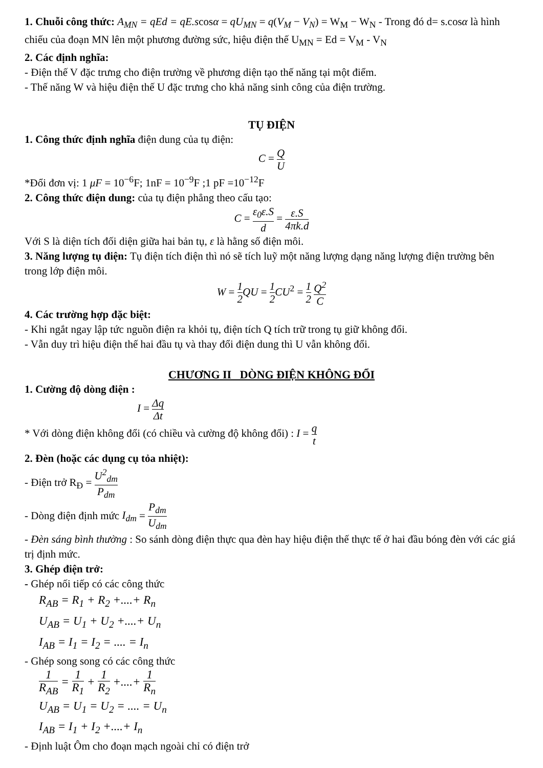1. Chuỗi công thức: A<sub>MN</sub> = qEd = qE.scosα = qU<sub>MN</sub> = q(V<sub>M</sub> − V<sub>N</sub>) = W<sub>M</sub> − W<sub>N</sub> - Trong đó d= s.cosα là hình chiếu của đoạn MN lên một phương đường sức, hiệu điện thế U<sub>MN</sub> = Ed = V<sub>M</sub> - V<sub>N</sub>
2. Các định nghĩa:
- Điện thế V đặc trưng cho điện trường về phương diện tạo thế năng tại một điểm.
- Thế năng W và hiệu điện thế U đặc trưng cho khả năng sinh công của điện trường.
TỤ ĐIỆN
1. Công thức định nghĩa điện dung của tụ điện:
C = Q U
*Đổi đơn vị: 1 μF = 10<sup>−6</sup>F; 1nF = 10<sup>−9</sup>F ;1 pF =10<sup>−12</sup>F
2. Công thức điện dung: của tụ điện phẳng theo cấu tạo:
C = ε<sub>0</sub>ε.S d = ε.S 4πk.d
Với S là diện tích đối diện giữa hai bản tụ, ε là hằng số điện môi.
3. Năng lượng tụ điện: Tụ điện tích điện thì nó sẽ tích luỹ một năng lượng dạng năng lượng điện trường bên trong lớp điện môi.
W = 1 2 QU = 1 2 CU<sup>2</sup> = 1 2 Q<sup>2</sup> C
4. Các trường hợp đặc biệt:
- Khi ngắt ngay lập tức nguồn điện ra khỏi tụ, điện tích Q tích trữ trong tụ giữ không đổi.
- Vẫn duy trì hiệu điện thế hai đầu tụ và thay đổi điện dung thì U vẫn không đổi.
CHƯƠNG II DÒNG ĐIỆN KHÔNG ĐỔI
1. Cường độ dòng điện :
I = Δq Δt
* Với dòng điện không đổi (có chiều và cường độ không đổi) : I = q t
2. Đèn (hoặc các dụng cụ tỏa nhiệt):
- Điện trở R<sub>Đ</sub> = U<sup>2</sup><sub>dm</sub> P<sub>dm</sub>
- Dòng điện định mức I<sub>dm</sub> = P<sub>dm</sub> U<sub>dm</sub>
- Đèn sáng bình thường : So sánh dòng điện thực qua đèn hay hiệu điện thế thực tế ở hai đầu bóng đèn với các giá trị định mức.
3. Ghép điện trở:
- Ghép nối tiếp có các công thức
R<sub>AB</sub> = R<sub>1</sub> + R<sub>2</sub> +....+ R<sub>n</sub>
U<sub>AB</sub> = U<sub>1</sub> + U<sub>2</sub> +....+ U<sub>n</sub>
I<sub>AB</sub> = I<sub>1</sub> = I<sub>2</sub> = .... = I<sub>n</sub>
- Ghép song song có các công thức
1 R<sub>AB</sub> = 1 R<sub>1</sub> + 1 R<sub>2</sub> +....+ 1 R<sub>n</sub>
U<sub>AB</sub> = U<sub>1</sub> = U<sub>2</sub> = .... = U<sub>n</sub>
I<sub>AB</sub> = I<sub>1</sub> + I<sub>2</sub> +....+ I<sub>n</sub>
- Định luật Ôm cho đoạn mạch ngoài chỉ có điện trở